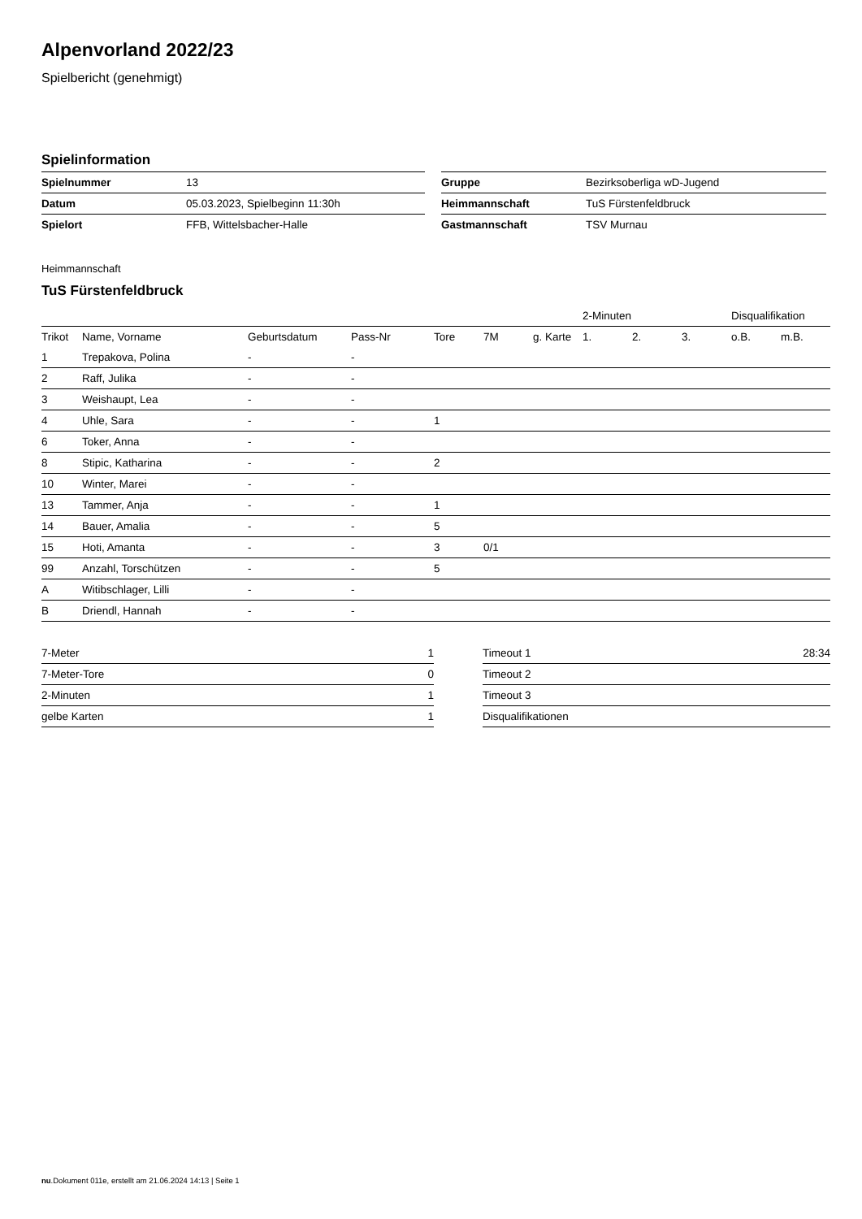Alpenvorland 2022/23
Spielbericht (genehmigt)
Spielinformation
| Spielnummer | 13 |
| Datum | 05.03.2023, Spielbeginn 11:30h |
| Spielort | FFB, Wittelsbacher-Halle |
| Gruppe | Bezirksoberliga wD-Jugend |
| Heimmannschaft | TuS Fürstenfeldbruck |
| Gastmannschaft | TSV Murnau |
Heimmannschaft
TuS Fürstenfeldbruck
| | | | | | | | 2-Minuten | | | Disqualifikation | |
| Trikot | Name, Vorname | Geburtsdatum | Pass-Nr | Tore | 7M | g. Karte | 1. | 2. | 3. | o.B. | m.B. |
| 1 | Trepakova, Polina | - | - | | | | | | | | |
| 2 | Raff, Julika | - | - | | | | | | | | |
| 3 | Weishaupt, Lea | - | - | | | | | | | | |
| 4 | Uhle, Sara | - | - | 1 | | | | | | | |
| 6 | Toker, Anna | - | - | | | | | | | | |
| 8 | Stipic, Katharina | - | - | 2 | | | | | | | |
| 10 | Winter, Marei | - | - | | | | | | | | |
| 13 | Tammer, Anja | - | - | 1 | | | | | | | |
| 14 | Bauer, Amalia | - | - | 5 | | | | | | | |
| 15 | Hoti, Amanta | - | - | 3 | 0/1 | | | | | | |
| 99 | Anzahl, Torschützen | - | - | 5 | | | | | | | |
| A | Witibschlager, Lilli | - | - | | | | | | | | |
| B | Driendl, Hannah | - | - | | | | | | | | |
| 7-Meter | 1 |
| 7-Meter-Tore | 0 |
| 2-Minuten | 1 |
| gelbe Karten | 1 |
| Timeout 1 | 28:34 |
| Timeout 2 | |
| Timeout 3 | |
| Disqualifikationen | |
nu.Dokument 011e, erstellt am 21.06.2024 14:13 | Seite 1